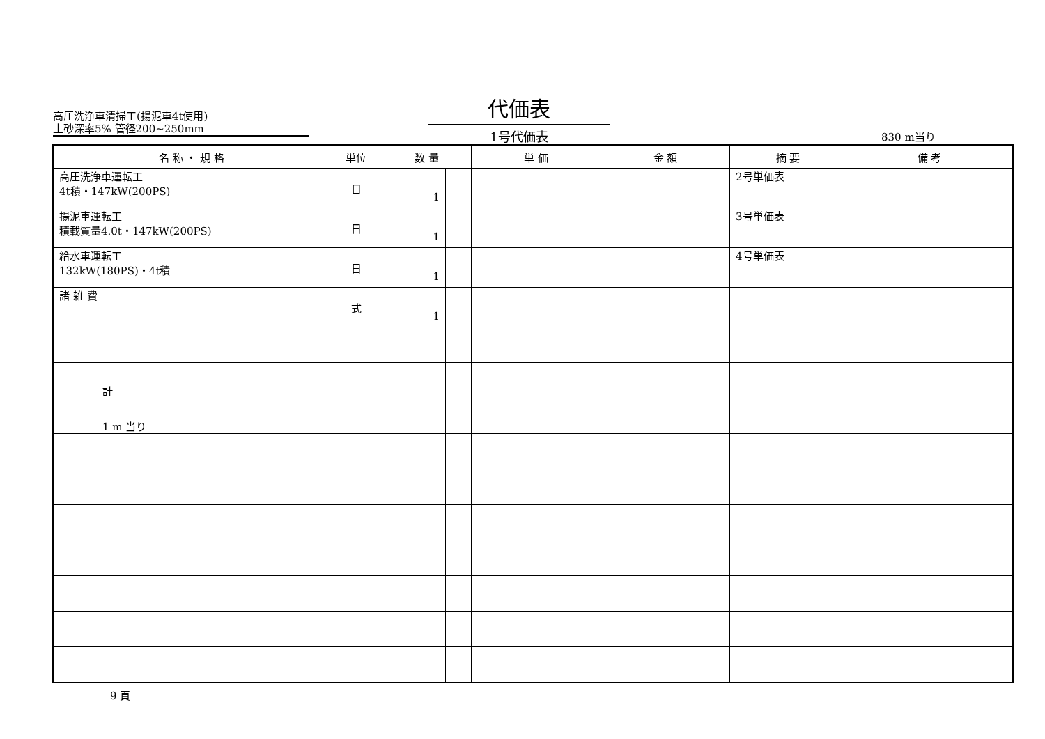高圧洗浄車清掃工(揚泥車4t使用)
土砂深率5% 管径200~250mm
代価表
1号代価表
830 m当り
| 名 称 ・ 規 格 | 単位 | 数 量 | | 単 価 | | 金 額 | 摘 要 | 備 考 |
| --- | --- | --- | --- | --- | --- | --- | --- | --- |
| 高圧洗浄車運転工 4t積・147kW(200PS) | 日 | 1 | | | | | 2号単価表 | |
| 揚泥車運転工 積載質量4.0t・147kW(200PS) | 日 | 1 | | | | | 3号単価表 | |
| 給水車運転工 132kW(180PS)・4t積 | 日 | 1 | | | | | 4号単価表 | |
| 諸 雑 費 | 式 | 1 | | | | | | |
| 計 | | | | | | | | |
| 1 m 当り | | | | | | | | |
9 頁